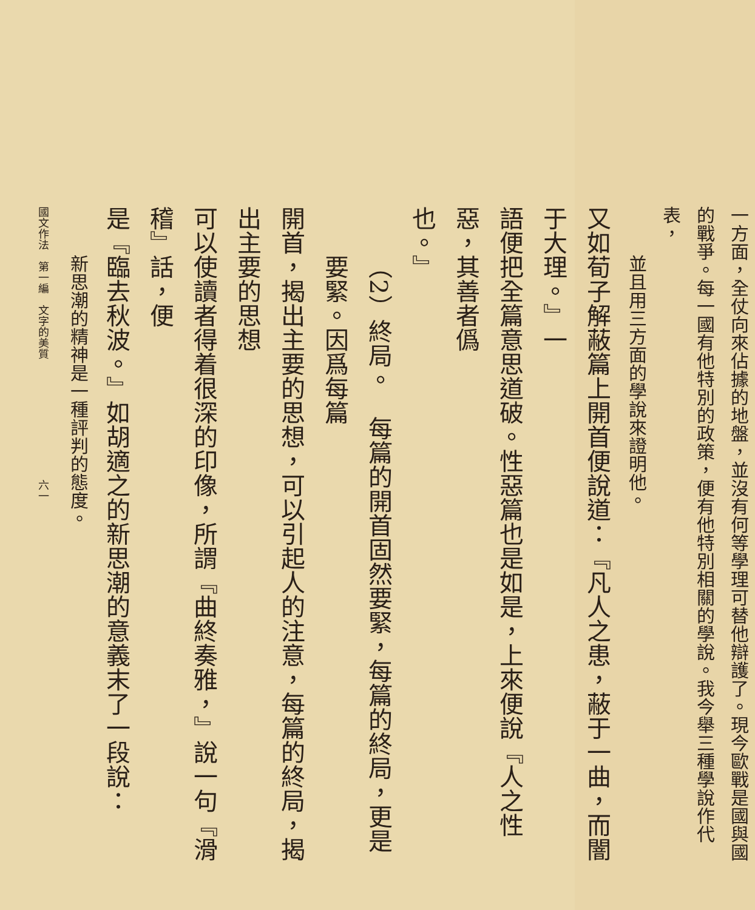一方面，全仗向來佔據的地盤，並沒有何等學理可替他辯護了。現今歐戰是國與國
的戰爭。每一國有他特別的政策，便有他特別相關的學說。我今舉三種學說作代表，
並且用三方面的學說來證明他。
又如荀子解蔽篇上開首便說道：『凡人之患，蔽于一曲，而闇于大理。』一
語便把全篇意思道破。性惡篇也是如是，上來便說『人之性惡，其善者僞
也。』
（2）終局。　每篇的開首固然要緊，每篇的終局，更是要緊。因爲每篇
開首，揭出主要的思想，可以引起人的注意，每篇的終局，揭出主要的思想
可以使讀者得着很深的印像，所謂『曲終奏雅，』說一句『滑稽』話，便
是『臨去秋波。』如胡適之的新思潮的意義末了一段說：
新思潮的精神是一種評判的態度。
國文作法　第一編　文字的美質　　　　　　　　　　　六一